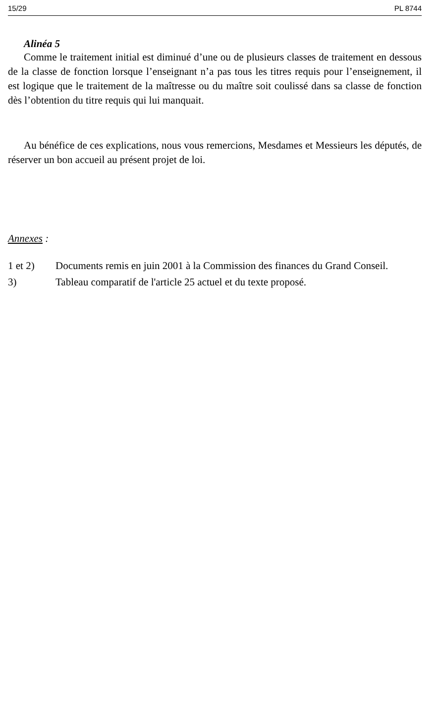15/29 PL 8744
Alinéa 5
Comme le traitement initial est diminué d’une ou de plusieurs classes de traitement en dessous de la classe de fonction lorsque l’enseignant n’a pas tous les titres requis pour l’enseignement, il est logique que le traitement de la maîtresse ou du maître soit coulissé dans sa classe de fonction dès l’obtention du titre requis qui lui manquait.
Au bénéfice de ces explications, nous vous remercions, Mesdames et Messieurs les députés, de réserver un bon accueil au présent projet de loi.
Annexes :
1 et 2) Documents remis en juin 2001 à la Commission des finances du Grand Conseil.
3) Tableau comparatif de l'article 25 actuel et du texte proposé.